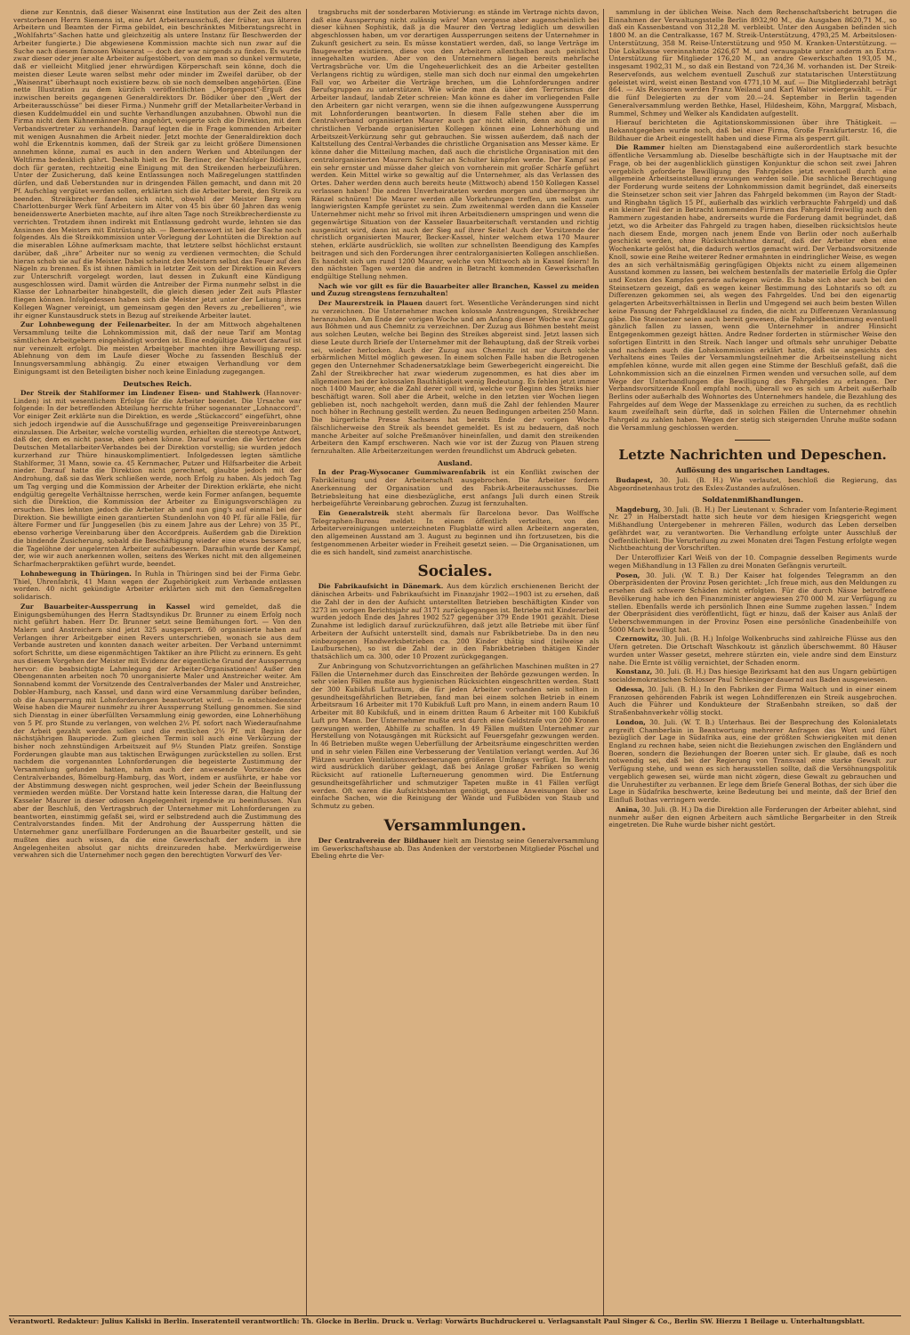diene zur Kenntnis, daß dieser Waisenrat eine Institution aus der Zeit des alten verstorbenen Herrn Siemens ist, eine Art Arbeiterausschuß, der früher, aus älteren Arbeitern und Beamten der Firma gebildet, ein beschränktes Mitberatungsrecht in „Wohlfahrts“-Sachen hatte und gleichzeitig als untere Instanz für Beschwerden der Arbeiter fungierte.) Die abgewiesene Kommission machte sich nun zwar auf die Suche nach diesem famosen Waisenrat — doch der war nirgends zu finden. Es wurde zwar dieser oder jener alte Arbeiter aufgestöbert, von dem man so dunkel vermutete, daß er vielleicht Mitglied jener ehrwürdigen Körperschaft sein könne, doch die meisten dieser Leute waren selbst mehr oder minder im Zweifel darüber, ob der „Waisenrat“ überhaupt noch existiere bezw. ob sie noch demselben angehörten. (Eine nette Illustration zu dem kürzlich veröffentlichten „Morgenpost“-Erguß des inzwischen bereits gegangenen Generaldirektors Dr. Bödiker über den „Wert der Arbeiterausschüsse“ bei dieser Firma.) Nunmehr griff der Metallarbeiter-Verband in diesen Kuddelmuddel ein und suchte Verhandlungen anzubahnen. Obwohl nun die Firma nicht dem Kühnemänner-Ring angehört, weigerte sich die Direktion, mit dem Verbandsvertreter zu verhandeln. Darauf legten die in Frage kommenden Arbeiter mit wenigen Ausnahmen die Arbeit nieder. Jetzt mochte der Generaldirektion doch wohl die Erkenntnis kommen, daß der Streik gar zu leicht größere Dimensionen annehmen könne, zumal es auch in den andern Werken und Abteilungen der Weltfirma bedenklich gährt. Deshalb hielt es Dr. Berliner, der Nachfolger Bödikers, doch für geraten, rechtzeitig eine Einigung mit den Streikenden herbeizuführen. Unter der Zusicherung, daß keine Entlassungen noch Maßregelungen stattfinden dürfen, und daß Ueberstunden nur in dringenden Fällen gemacht, und dann mit 20 Pf. Aufschlag vergütet werden sollen, erklärten sich die Arbeiter bereit, den Streik zu beenden. Streikbrecher fanden sich nicht, obwohl der Meister Berg vom Charlottenburger Werk fünf Arbeitern im Alter von 45 bis über 60 Jahren das wenig beneidenswerte Anerbieten machte, auf ihre alten Tage noch Streikbrecherdienste zu verrichten. Trotzdem ihnen indirekt mit Entlassung gedroht wurde, lehnten sie das Ansinnen des Meisters mit Entrüstung ab. — Bemerkenswert ist bei der Sache noch folgendes. Als die Streikkommission unter Vorlegung der Lohntüten die Direktion auf die miserablen Löhne aufmerksam machte, that letztere selbst höchlichst erstaunt darüber, daß „ihre“ Arbeiter nur so wenig zu verdienen vermochten; die Schuld hieran schob sie auf die Meister. Dabei scheint den Meistern selbst das Feuer auf den Nägeln zu brennen. Es ist ihnen nämlich in letzter Zeit von der Direktion ein Revers zur Unterschrift vorgelegt worden, laut dessen in Zukunft eine Kündigung ausgeschlossen wird. Damit würden die Antreiber der Firma nunmehr selbst in die Klasse der Lohnarbeiter hinabgestellt, die gleich diesen jeder Zeit aufs Pflaster fliegen können. Infolgedessen haben sich die Meister jetzt unter der Leitung ihres Kollegen Wagner vereinigt, um gemeinsam gegen den Revers zu „rebellieren“, wie ihr eigner Kunstausdruck stets in Bezug auf streikende Arbeiter lautet.
Zur Lohnbewegung der Feilenarbeiter. In der am Mittwoch abgehaltenen Versammlung teilte die Lohnkommission mit, daß der neue Tarif am Montag sämtlichen Arbeitgebern eingehändigt worden ist. Eine endgültige Antwort darauf ist nur vereinzelt erfolgt. Die meisten Arbeitgeber machten ihre Bewilligung resp. Ablehnung von dem im Laufe dieser Woche zu fassenden Beschluß der Innungsversammlung abhängig. Zu einer etwaigen Verhandlung vor dem Einigungsamt ist den Beteiligten bisher noch keine Einladung zugegangen.
Deutsches Reich.
Der Streik der Stahlformer im Lindener Eisen- und Stahlwerk (Hannover-Linden) ist mit wesentlichem Erfolge für die Arbeiter beendet. Die Ursache war folgende: In der betreffenden Abteilung herrschte früher sogenannter „Lohnaccord“. Vor einiger Zeit erklärte nun die Direktion, es werde „Stückaccord“ eingeführt, ohne sich jedoch irgendwie auf die Ausschußfrage und gegenseitige Preisvereinbarungen einzulassen. Die Arbeiter, welche vorstellig wurden, erhielten die stereotype Antwort, daß der, dem es nicht passe, eben gehen könne. Darauf wurden die Vertreter des Deutschen Metallarbeiter-Verbandes bei der Direktion vorstellig; sie wurden jedoch kurzerhand zur Thüre hinauskomplimentiert. Infolgedessen legten sämtliche Stahlformer, 31 Mann, sowie ca. 45 Kernmacher, Putzer und Hilfsarbeiter die Arbeit nieder. Darauf hatte die Direktion nicht gerechnet, glaubte jedoch mit der Androhung, daß sie das Werk schließen werde, noch Erfolg zu haben. Als jedoch Tag um Tag verging und die Kommission der Arbeiter der Direktion erklärte, ehe nicht endgültig geregelte Verhältnisse herrschen, werde kein Former anfangen, bequemte sich die Direktion, die Kommission der Arbeiter zu Einigungsvorschlägen zu ersuchen. Dies lehnten jedoch die Arbeiter ab und nun ging's auf einmal bei der Direktion. Sie bewilligte einen garantierten Stundenlohn von 40 Pf. für alle Fälle, für ältere Former und für Junggesellen (bis zu einem Jahre aus der Lehre) von 35 Pf., ebenso vorherige Vereinbarung über den Accordpreis. Außerdem gab die Direktion die bindende Zusicherung, sobald die Beschäftigung wieder eine etwas bessere sei, die Tagelöhne der ungelernten Arbeiter aufzubessern. Daraufhin wurde der Kampf, der, wie wir auch anerkennen wollen, seitens des Werkes nicht mit den allgemeinen Scharfmacherpraktiken geführt wurde, beendet.
Lohnbewegung in Thüringen. In Ruhla in Thüringen sind bei der Firma Gebr. Thiel, Uhrenfabrik, 41 Mann wegen der Zugehörigkeit zum Verbande entlassen worden. 40 nicht gekündigte Arbeiter erklärten sich mit den Gemaßregelten solidarisch.
Zur Bauarbeiter-Aussperrung in Kassel wird gemeldet, daß die Einigungsbemühungen des Herrn Stadtsyndikus Dr. Brunner zu einem Erfolg noch nicht geführt haben. Herr Dr. Brunner setzt seine Bemühungen fort. — Von den Malern und Anstreichern sind jetzt 325 ausgesperrt. 60 organisierte haben auf Verlangen ihrer Arbeitgeber einen Revers unterschrieben, wonach sie aus dem Verbande austreten und konnten danach weiter arbeiten. Der Verband unternimmt sofort Schritte, um diese eigenmächtigen Taktiker an ihre Pflicht zu erinnern. Es geht aus diesem Vorgehen der Meister mit Evidenz der eigentliche Grund der Aussperrung hervor: die beabsichtigte Lahmlegung der Arbeiter-Organisationen! Außer den Obengenannten arbeiten noch 70 unorganisierte Maler und Anstreicher weiter. Am Sonnabend kommt der Vorsitzende des Centralverbandes der Maler und Anstreicher, Dobler-Hamburg, nach Kassel, und dann wird eine Versammlung darüber befinden, ob die Aussperrung mit Lohnforderungen beantwortet wird. — In entschiedenster Weise haben die Maurer nunmehr zu ihrer Aussperrung Stellung genommen. Sie sind sich Dienstag in einer überfüllten Versammlung einig geworden, eine Lohnerhöhung von 5 Pf. pro Stunde zu verlangen, von welchen 2½ Pf. sofort nach Wiederaufnahme der Arbeit gezahlt werden sollen und die restlichen 2½ Pf. mit Beginn der nächstjährigen Bauperiode. Zum gleichen Termin soll auch eine Verkürzung der bisher noch zehnstündigen Arbeitszeit auf 9½ Stunden Platz greifen. Sonstige Forderungen glaubte man aus taktischen Erwägungen zurückstellen zu sollen. Erst nachdem die vorgenannten Lohnforderungen die begeisterte Zustimmung der Versammlung gefunden hatten, nahm auch der anwesende Vorsitzende des Centralverbandes, Bömelburg-Hamburg, das Wort, indem er ausführte, er habe vor der Abstimmung deswegen nicht gesprochen, weil jeder Schein der Beeinflussung vermieden werden müßte. Der Vorstand hatte kein Interesse daran, die Haltung der Kasseler Maurer in dieser odiosen Angelegenheit irgendwie zu beeinflussen. Nun aber der Beschluß, den Vertragsbruch der Unternehmer mit Lohnforderungen zu beantworten, einstimmig gefaßt sei, wird er selbstredend auch die Zustimmung des Centralvorstandes finden. Mit der Androhung der Aussperrung hätten die Unternehmer ganz unerfüllbare Forderungen an die Bauarbeiter gestellt, und sie mußten dies auch wissen, da die eine Gewerkschaft der andern in ihre Angelegenheiten absolut gar nichts dreinzureden habe. Merkwürdigerweise verwahren sich die Unternehmer noch gegen den berechtigten Vorwurf des Ver-
tragsbruchs mit der sonderbaren Motivierung: es stände im Vertrage nichts davon, daß eine Aussperrung nicht zulässig wäre! Man vergesse aber augenscheinlich bei dieser kühnen Sophistik, daß ja die Maurer den Vertrag lediglich um deswillen abgeschlossen haben, um vor derartigen Aussperrungen seitens der Unternehmer in Zukunft gesichert zu sein. Es müsse konstatiert werden, daß, so lange Verträge im Baugewerbe existieren, diese von den Arbeitern allenthalben auch peinlichst innegehalten wurden. Aber von den Unternehmern liegen bereits mehrfache Vertragsbrüche vor. Um die Ungeheuerlichkeit des an die Arbeiter gestellten Verlangens richtig zu würdigen, stelle man sich doch nur einmal den umgekehrten Fall vor, wo Arbeiter die Verträge brechen, um die Lohnforderungen andrer Berufsgruppen zu unterstützen. Wie würde man da über den Terrorismus der Arbeiter landauf, landab Zeter schreien: Man könne es daher im vorliegenden Falle den Arbeitern gar nicht verargen, wenn sie die ihnen aufgezwungene Aussperrung mit Lohnforderungen beantworten. In diesem Falle stehen aber die im Centralverband organisierten Maurer auch gar nicht allein, denn auch die im christlichen Verbande organisierten Kollegen können eine Lohnerhöhung und Arbeitszeit-Verkürzung sehr gut gebrauchen. Sie wissen außerdem, daß nach der Kaltstellung des Central-Verbandes die christliche Organisation ans Messer käme. Er könne daher die Mitteilung machen, daß auch die christliche Organisation mit den centralorganisierten Maurern Schulter an Schulter kämpfen werde. Der Kampf sei ein sehr ernster und müsse daher gleich von vornherein mit großer Schärfe geführt werden. Kein Mittel wirke so gewaltig auf die Unternehmer, als das Verlassen des Ortes. Daher werden denn auch bereits heute (Mittwoch) abend 150 Kollegen Kassel verlassen haben! Die andren Unverheirateten werden morgen und übermorgen ihr Ränzel schnüren! Die Maurer werden alle Vorkehrungen treffen, um selbst zum langwierigsten Kampfe gerüstet zu sein. Zum zweitenmal werden dann die Kasseler Unternehmer nicht mehr so frivol mit ihren Arbeitsdienern umspringen und wenn die gegenwärtige Situation von der Kasseler Bauarbeiterschaft verstanden und richtig ausgenützt wird, dann ist auch der Sieg auf ihrer Seite! Auch der Vorsitzende der christlich organisierten Maurer, Becker-Kassel, hinter welchem etwa 170 Maurer stehen, erklärte ausdrücklich, sie wollten zur schnellsten Beendigung des Kampfes beitragen und sich den Forderungen ihrer centralorganisierten Kollegen anschließen. Es handelt sich um rund 1200 Maurer, welche von Mittwoch ab in Kassel feiern! In den nächsten Tagen werden die andren in Betracht kommenden Gewerkschaften endgültige Stellung nehmen.
Nach wie vor gilt es für die Bauarbeiter aller Branchen, Kassel zu meiden und Zuzug strengstens fernzuhalten!
Der Maurerstreik in Plauen dauert fort. Wesentliche Veränderungen sind nicht zu verzeichnen. Die Unternehmer machen kolossale Anstrengungen, Streikbrecher heranzuholen. Am Ende der vorigen Woche und am Anfang dieser Woche war Zuzug aus Böhmen und aus Chemnitz zu verzeichnen. Der Zuzug aus Böhmen besteht meist aus solchen Leuten, welche bei Beginn des Streikes abgereist sind. Jetzt lassen sich diese Leute durch Briefe der Unternehmer mit der Behauptung, daß der Streik vorbei sei, wieder herlocken. Auch der Zuzug aus Chemnitz ist nur durch solche erbärmlichen Mittel möglich gewesen. In einem solchen Falle haben die Betrogenen gegen den Unternehmer Schadenersatzklage beim Gewerbegericht eingereicht. Die Zahl der Streikbrecher hat zwar wiederum zugenommen, es hat dies aber im allgemeinen bei der kolossalen Bauthätigkeit wenig Bedeutung. Es fehlen jetzt immer noch 1400 Maurer, ehe die Zahl derer voll wird, welche vor Beginn des Streiks hier beschäftigt waren. Soll aber die Arbeit, welche in den letzten vier Wochen liegen geblieben ist, noch nachgeholt werden, dann muß die Zahl der fehlenden Maurer noch höher in Rechnung gestellt werden. Zu neuen Bedingungen arbeiten 250 Mann. Die bürgerliche Presse Sachsens hat bereits Ende der vorigen Woche fälschlicherweise den Streik als beendet gemeldet. Es ist zu bedauern, daß noch manche Arbeiter auf solche Preßmanöver hineinfallen, und damit den streikenden Arbeitern den Kampf erschweren. Nach wie vor ist der Zuzug von Plauen streng fernzuhalten. Alle Arbeiterzeitungen werden freundlichst um Abdruck gebeten.
Ausland.
In der Prag-Wysocaner Gummiwarenfabrik ist ein Konflikt zwischen der Fabrikleitung und der Arbeiterschaft ausgebrochen. Die Arbeiter fordern Anerkennung der Organisation und des Fabrik-Arbeiterausschusses. Die Betriebsleitung hat eine diesbezügliche, erst anfangs Juli durch einen Streik herbeigeführte Vereinbarung gebrochen. Zuzug ist fernzuhalten.
Ein Generalstreik steht abermals für Barcelona bevor. Das Wolffsche Telegraphen-Bureau meldet: In einem öffentlich verteilten, von den Arbeitervereinigungen unterzeichneten Flugblatte wird allen Arbeitern angeraten, den allgemeinen Ausstand am 3. August zu beginnen und ihn fortzusetzen, bis die festgenommenen Arbeiter wieder in Freiheit gesetzt seien. — Die Organisationen, um die es sich handelt, sind zumeist anarchistische.
Sociales.
Die Fabrikaufsicht in Dänemark. Aus dem kürzlich erschienenen Bericht der dänischen Arbeits- und Fabrikaufsicht im Finanzjahr 1902—1903 ist zu ersehen, daß die Zahl der in den der Aufsicht unterstellten Betrieben beschäftigten Kinder von 3273 im vorigen Berichtsjahr auf 3171 zurückgegangen ist. Betriebe mit Kinderarbeit wurden jedoch Ende des Jahres 1902 527 gegenüber 379 Ende 1901 gezählt. Diese Zunahme ist lediglich darauf zurückzuführen, daß jetzt alle Betriebe mit über fünf Arbeitern der Aufsicht unterstellt sind, damals nur Fabrikbetriebe. Da in den neu einbezogenen Handwerksbetrieben ca. 200 Kinder thätig sind (teilweise als Laufburschen), so ist die Zahl der in den Fabrikbetrieben thätigen Kinder thatsächlich um ca. 300, oder 10 Prozent zurückgegangen.
Zur Anbringung von Schutzvorrichtungen an gefährlichen Maschinen mußten in 27 Fällen die Unternehmer durch das Einschreiten der Behörde gezwungen werden. In sehr vielen Fällen mußte aus hygienischen Rücksichten eingeschritten werden. Statt der 300 Kubikfuß Luftraum, die für jeden Arbeiter vorhanden sein sollten in gesundheitsgefährlichen Betrieben, fand man bei einem solchen Betrieb in einem Arbeitsraum 16 Arbeiter mit 170 Kubikfuß Luft pro Mann, in einem andern Raum 10 Arbeiter mit 80 Kubikfuß, und in einem dritten Raum 6 Arbeiter mit 100 Kubikfuß Luft pro Mann. Der Unternehmer mußte erst durch eine Geldstrafe von 200 Kronen gezwungen werden, Abhilfe zu schaffen. In 49 Fällen mußten Unternehmer zur Herstellung von Notausgängen mit Rücksicht auf Feuersgefahr gezwungen werden. In 46 Betrieben mußte wegen Ueberfüllung der Arbeitsräume eingeschritten werden und in sehr vielen Fällen eine Verbesserung der Ventilation verlangt werden. Auf 36 Plätzen wurden Ventilationsverbesserungen größeren Umfangs verfügt. Im Bericht wird ausdrücklich darüber geklagt, daß bei Anlage großer Fabriken so wenig Rücksicht auf rationelle Lufterneuerung genommen wird. Die Entfernung gesundheitsgefährlicher und schmutziger Tapeten mußte in 41 Fällen verfügt werden. Oft waren die Aufsichtsbeamten genötigt, genaue Anweisungen über so einfache Sachen, wie die Reinigung der Wände und Fußböden von Staub und Schmutz zu geben.
Versammlungen.
Der Centralverein der Bildhauer hielt am Dienstag seine Generalversammlung im Gewerkschaftshause ab. Das Andenken der verstorbenen Mitglieder Pöschel und Ebeling ehrte die Ver-
sammlung in der üblichen Weise. Nach dem Rechenschaftsbericht betrugen die Einnahmen der Verwaltungsstelle Berlin 8932,90 M., die Ausgaben 8620,71 M., so daß ein Kassenbestand von 312,28 M. verbleibt. Unter den Ausgaben befinden sich 1800 M. an die Centralkasse, 167 M. Streik-Unterstützung, 4793,25 M. Arbeitslosen-Unterstützung, 358 M. Reise-Unterstützung und 950 M. Kranken-Unterstützung. — Die Lokalkasse vereinnahmte 2626,67 M. und verausgabte unter anderm an Extra-Unterstützung für Mitglieder 176,20 M., an andre Gewerkschaften 193,05 M., insgesamt 1902,31 M., so daß ein Bestand von 724,36 M. vorhanden ist. Der Streik-Reservefonds, aus welchem eventuell Zuschuß zur statutarischen Unterstützung geleistet wird, weist einen Bestand von 4771,10 M. auf. — Die Mitgliederzahl beträgt 864. — Als Revisoren werden Franz Weiland und Karl Walter wiedergewählt. — Für die fünf Delegierten zu der vom 20.—24. September in Berlin tagenden Generalversammlung werden Bethke, Hasel, Hildesheim, Köhn, Marggraf, Misbach, Rummel, Schmey und Welker als Kandidaten aufgestellt.
Hierauf berichteten die Agitationskommissionen über ihre Thätigkeit. — Bekanntgegeben wurde noch, daß bei einer Firma, Große Frankfurterstr. 16, die Bildhauer die Arbeit eingestellt haben und diese Firma als gesperrt gilt.
Die Rammer hielten am Dienstagabend eine außerordentlich stark besuchte öffentliche Versammlung ab. Dieselbe beschäftigte sich in der Hauptsache mit der Frage, ob bei der augenblicklich günstigen Konjunktur die schon seit zwei Jahren vergeblich geforderte Bewilligung des Fahrgeldes jetzt eventuell durch eine allgemeine Arbeitseinstellung erzwungen werden solle. Die sachliche Berechtigung der Forderung wurde seitens der Lohnkommission damit begründet, daß einerseits die Steinsetzer schon seit vier Jahren das Fahrgeld bekommen (im Rayon der Stadt- und Ringbahn täglich 15 Pf., außerhalb das wirklich verbrauchte Fahrgeld) und daß ein kleiner Teil der in Betracht kommenden Firmen das Fahrgeld freiwillig auch den Rammern zugestanden habe, andrerseits wurde die Forderung damit begründet, daß jetzt, wo die Arbeiter das Fahrgeld zu tragen haben, dieselben rücksichtslos heute nach diesem Ende, morgen nach jenem Ende von Berlin oder noch außerhalb geschickt werden, ohne Rücksichtnahme darauf, daß der Arbeiter eben eine Wochenkarte gelöst hat, die dadurch wertlos gemacht wird. Der Verbandsvorsitzende Knoll, sowie eine Reihe weiterer Redner ermahnten in eindringlicher Weise, es wegen des an sich verhältnismäßig geringfügigen Objekts nicht zu einem allgemeinen Ausstand kommen zu lassen, bei welchem bestenfalls der materielle Erfolg die Opfer und Kosten des Kampfes gerade aufwiegen würde. Es habe sich aber auch bei den Steinsetzern gezeigt, daß es wegen keiner Bestimmung des Lohntarifs so oft zu Differenzen gekommen sei, als wegen des Fahrgeldes. Und bei den eigenartig gelagerten Arbeitsverhältnissen in Berlin und Umgegend sei auch beim besten Willen keine Fassung der Fahrgeldklausel zu finden, die nicht zu Differenzen Veranlassung gäbe. Die Steinsetzer seien auch bereit gewesen, die Fahrgeldbestimmung eventuell gänzlich fallen zu lassen, wenn die Unternehmer in andrer Hinsicht Entgegenkommen gezeigt hätten. Andre Redner forderten in stürmischer Weise den sofortigen Eintritt in den Streik. Nach langer und oftmals sehr unruhiger Debatte und nachdem auch die Lohnkommission erklärt hatte, daß sie angesichts des Verhaltens eines Teiles der Versammlungsteilnehmer die Arbeitseinstellung nicht empfehlen könne, wurde mit allen gegen eine Stimme der Beschluß gefaßt, daß die Lohnkommission sich an die einzelnen Firmen wenden und versuchen solle, auf dem Wege der Unterhandlungen die Bewilligung des Fahrgeldes zu erlangen. Der Verbandsvorsitzende Knoll empfahl noch, überall wo es sich um Arbeit außerhalb Berlins oder außerhalb des Wohnortes des Unternehmers handele, die Bezahlung des Fahrgeldes auf dem Wege der Massenklage zu erreichen zu suchen, da es rechtlich kaum zweifelhaft sein dürfte, daß in solchen Fällen die Unternehmer ohnehin Fahrgeld zu zahlen haben. Wegen der stetig sich steigernden Unruhe mußte sodann die Versammlung geschlossen werden.
Letzte Nachrichten und Depeschen.
Auflösung des ungarischen Landtages.
Budapest, 30. Juli. (B. H.) Wie verlautet, beschloß die Regierung, das Abgeordnetenhaus trotz des Exlex-Zustandes aufzulösen.
Soldatenmißhandlungen.
Magdeburg, 30. Juli. (B. H.) Der Lieutenant v. Schrader vom Infanterie-Regiment Nr. 27 in Halberstadt hatte sich heute vor dem hiesigen Kriegsgericht wegen Mißhandlung Untergebener in mehreren Fällen, wodurch das Leben derselben gefährdet war, zu verantworten. Die Verhandlung erfolgte unter Ausschluß der Oeffentlichkeit. Die Verurteilung zu zwei Monaten drei Tagen Festung erfolgte wegen Nichtbeachtung der Vorschriften.
Der Unteroffizier Karl Weiß von der 10. Compagnie desselben Regiments wurde wegen Mißhandlung in 13 Fällen zu drei Monaten Gefängnis verurteilt.
Posen, 30. Juli. (W. T. B.) Der Kaiser hat folgendes Telegramm an den Oberpräsidenten der Provinz Posen gerichtet: „Ich freue mich, aus den Meldungen zu ersehen daß schwere Schäden nicht erfolgten. Für die durch Nässe betroffene Bevölkerung habe ich den Finanzminister angewiesen 270 000 M. zur Verfügung zu stellen. Ebenfalls werde ich persönlich Ihnen eine Summe zugehen lassen.“ Indem der Oberpräsident dies veröffentlicht, fügt er hinzu, daß der Kaiser aus Anlaß der Ueberschwemmungen in der Provinz Posen eine persönliche Gnadenbeihilfe von 5000 Mark bewilligt hat.
Czernowitz, 30. Juli. (B. H.) Infolge Wolkenbruchs sind zahlreiche Flüsse aus den Ufern getreten. Die Ortschaft Waschkoutz ist gänzlich überschwemmt. 80 Häuser wurden unter Wasser gesetzt, mehrere stürzten ein, viele andre sind dem Einsturz nahe. Die Ernte ist völlig vernichtet, der Schaden enorm.
Konstanz, 30. Juli. (B. H.) Das hiesige Bezirksamt hat den aus Ungarn gebürtigen socialdemokratischen Schlosser Paul Schlesinger dauernd aus Baden ausgewiesen.
Odessa, 30. Juli. (B. H.) In den Fabriken der Firma Waltuch und in einer einem Franzosen gehörenden Fabrik ist wegen Lohndifferenzen ein Streik ausgebrochen. Auch die Führer und Kondukteure der Straßenbahn streiken, so daß der Straßenbahnverkehr völlig stockt.
London, 30. Juli. (W. T. B.) Unterhaus. Bei der Besprechung des Kolonialetats ergreift Chamberlain in Beantwortung mehrerer Anfragen das Wort und führt bezüglich der Lage in Südafrika aus, eine der größten Schwierigkeiten mit denen England zu rechnen habe, seien nicht die Beziehungen zwischen den Engländern und Boeren, sondern die Beziehungen der Boeren unter sich. Er glaube, daß es noch notwendig sei, daß bei der Regierung von Transvaal eine starke Gewalt zur Verfügung stehe, und wenn es sich herausstellen sollte, daß die Versöhnungspolitik vergeblich gewesen sei, würde man nicht zögern, diese Gewalt zu gebrauchen und die Unruhestifter zu verbannen. Er lege dem Briefe General Bothas, der sich über die Lage in Südafrika beschwerte, keine Bedeutung bei und meinte, daß der Brief den Einfluß Bothas verringern werde.
Anina, 30. Juli. (B. H.) Da die Direktion alle Forderungen der Arbeiter ablehnt, sind nunmehr außer den eignen Arbeitern auch sämtliche Bergarbeiter in den Streik eingetreten. Die Ruhe wurde bisher nicht gestört.
Verantwortl. Redakteur: Julius Kaliski in Berlin. Inseratenteil verantwortlich: Th. Glocke in Berlin. Druck u. Verlag: Vorwärts Buchdruckerei u. Verlagsanstalt Paul Singer & Co., Berlin SW. Hierzu 1 Beilage u. Unterhaltungsblatt.